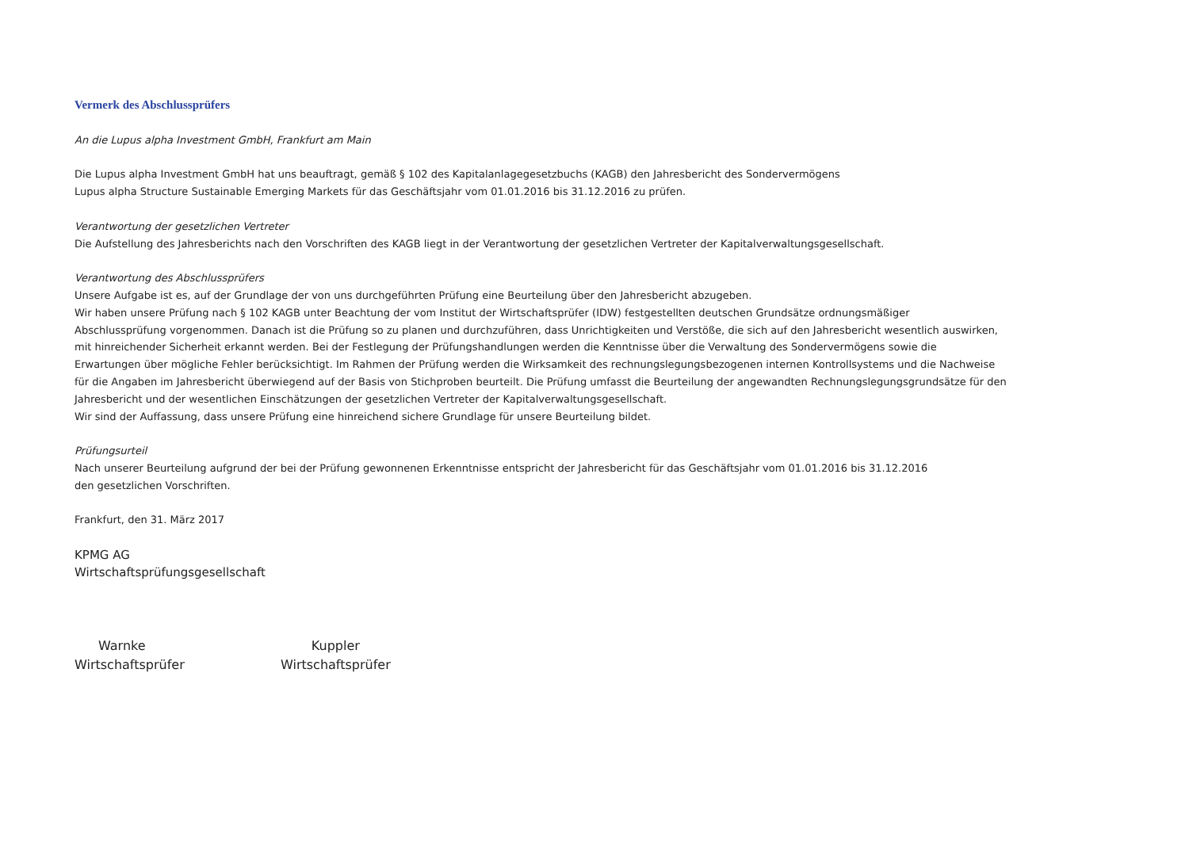Vermerk des Abschlussprüfers
An die Lupus alpha Investment GmbH, Frankfurt am Main
Die Lupus alpha Investment GmbH hat uns beauftragt, gemäß § 102 des Kapitalanlagegesetzbuchs (KAGB) den Jahresbericht des Sondervermögens
Lupus alpha Structure Sustainable Emerging Markets für das Geschäftsjahr vom 01.01.2016 bis 31.12.2016 zu prüfen.
Verantwortung der gesetzlichen Vertreter
Die Aufstellung des Jahresberichts nach den Vorschriften des KAGB liegt in der Verantwortung der gesetzlichen Vertreter der Kapitalverwaltungsgesellschaft.
Verantwortung des Abschlussprüfers
Unsere Aufgabe ist es, auf der Grundlage der von uns durchgeführten Prüfung eine Beurteilung über den Jahresbericht abzugeben.
Wir haben unsere Prüfung nach § 102 KAGB unter Beachtung der vom Institut der Wirtschaftsprüfer (IDW) festgestellten deutschen Grundsätze ordnungsmäßiger
Abschlussprüfung vorgenommen. Danach ist die Prüfung so zu planen und durchzuführen, dass Unrichtigkeiten und Verstöße, die sich auf den Jahresbericht wesentlich auswirken,
mit hinreichender Sicherheit erkannt werden. Bei der Festlegung der Prüfungshandlungen werden die Kenntnisse über die Verwaltung des Sondervermögens sowie die
Erwartungen über mögliche Fehler berücksichtigt. Im Rahmen der Prüfung werden die Wirksamkeit des rechnungslegungsbezogenen internen Kontrollsystems und die Nachweise
für die Angaben im Jahresbericht überwiegend auf der Basis von Stichproben beurteilt. Die Prüfung umfasst die Beurteilung der angewandten Rechnungslegungsgrundsätze für den
Jahresbericht und der wesentlichen Einschätzungen der gesetzlichen Vertreter der Kapitalverwaltungsgesellschaft.
Wir sind der Auffassung, dass unsere Prüfung eine hinreichend sichere Grundlage für unsere Beurteilung bildet.
Prüfungsurteil
Nach unserer Beurteilung aufgrund der bei der Prüfung gewonnenen Erkenntnisse entspricht der Jahresbericht für das Geschäftsjahr vom 01.01.2016 bis 31.12.2016
den gesetzlichen Vorschriften.
Frankfurt, den 31. März 2017
KPMG AG
Wirtschaftsprüfungsgesellschaft
Warnke
Wirtschaftsprüfer
Kuppler
Wirtschaftsprüfer